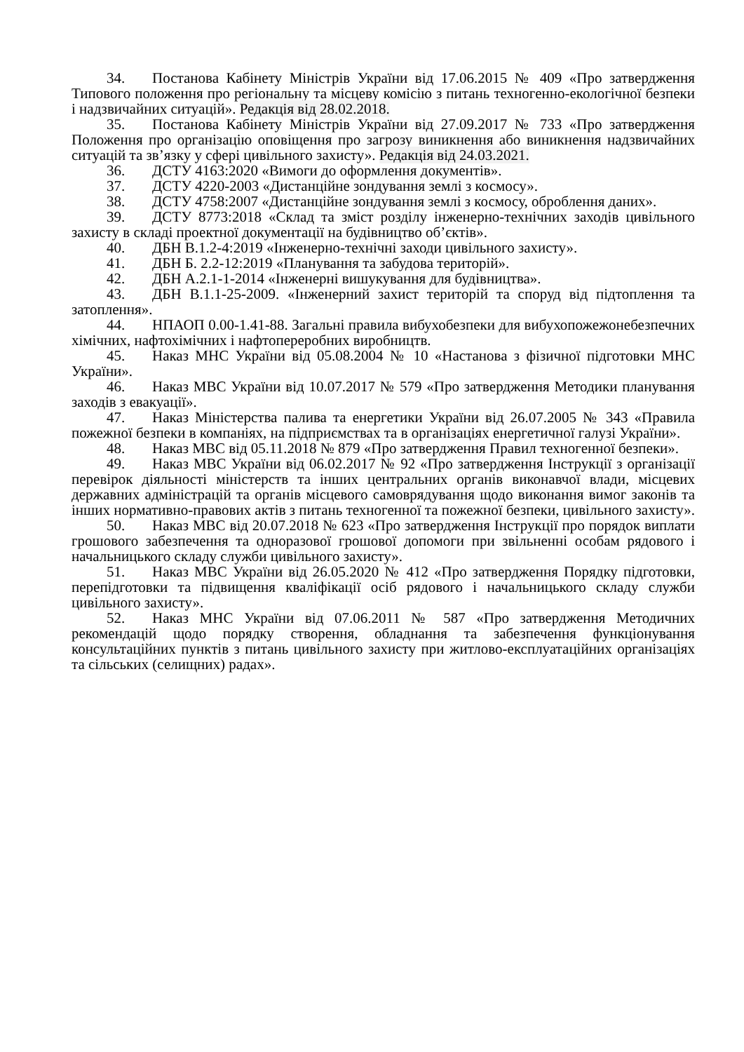34. Постанова Кабінету Міністрів України від 17.06.2015 № 409 «Про затвердження Типового положення про регіональну та місцеву комісію з питань техногенно-екологічної безпеки і надзвичайних ситуацій». Редакція від 28.02.2018.
35. Постанова Кабінету Міністрів України від 27.09.2017 № 733 «Про затвердження Положення про організацію оповіщення про загрозу виникнення або виникнення надзвичайних ситуацій та зв’язку у сфері цивільного захисту». Редакція від 24.03.2021.
36. ДСТУ 4163:2020 «Вимоги до оформлення документів».
37. ДСТУ 4220-2003 «Дистанційне зондування землі з космосу».
38. ДСТУ 4758:2007 «Дистанційне зондування землі з космосу, оброблення даних».
39. ДСТУ 8773:2018 «Склад та зміст розділу інженерно-технічних заходів цивільного захисту в складі проектної документації на будівництво об’єктів».
40. ДБН В.1.2-4:2019 «Інженерно-технічні заходи цивільного захисту».
41. ДБН Б. 2.2-12:2019 «Планування та забудова територій».
42. ДБН А.2.1-1-2014 «Інженерні вишукування для будівництва».
43. ДБН В.1.1-25-2009. «Інженерний захист територій та споруд від підтоплення та затоплення».
44. НПАОП 0.00-1.41-88. Загальні правила вибухобезпеки для вибухопожежонебезпечних хімічних, нафтохімічних і нафтопереробних виробництв.
45. Наказ МНС України від 05.08.2004 № 10 «Настанова з фізичної підготовки МНС України».
46. Наказ МВС України від 10.07.2017 № 579 «Про затвердження Методики планування заходів з евакуації».
47. Наказ Міністерства палива та енергетики України від 26.07.2005 № 343 «Правила пожежної безпеки в компаніях, на підприємствах та в організаціях енергетичної галузі України».
48. Наказ МВС від 05.11.2018 № 879 «Про затвердження Правил техногенної безпеки».
49. Наказ МВС України від 06.02.2017 № 92 «Про затвердження Інструкції з організації перевірок діяльності міністерств та інших центральних органів виконавчої влади, місцевих державних адміністрацій та органів місцевого самоврядування щодо виконання вимог законів та інших нормативно-правових актів з питань техногенної та пожежної безпеки, цивільного захисту».
50. Наказ МВС від 20.07.2018 № 623 «Про затвердження Інструкції про порядок виплати грошового забезпечення та одноразової грошової допомоги при звільненні особам рядового і начальницького складу служби цивільного захисту».
51. Наказ МВС України від 26.05.2020 № 412 «Про затвердження Порядку підготовки, перепідготовки та підвищення кваліфікації осіб рядового і начальницького складу служби цивільного захисту».
52. Наказ МНС України від 07.06.2011 № 587 «Про затвердження Методичних рекомендацій щодо порядку створення, обладнання та забезпечення функціонування консультаційних пунктів з питань цивільного захисту при житлово-експлуатаційних організаціях та сільських (селищних) радах».